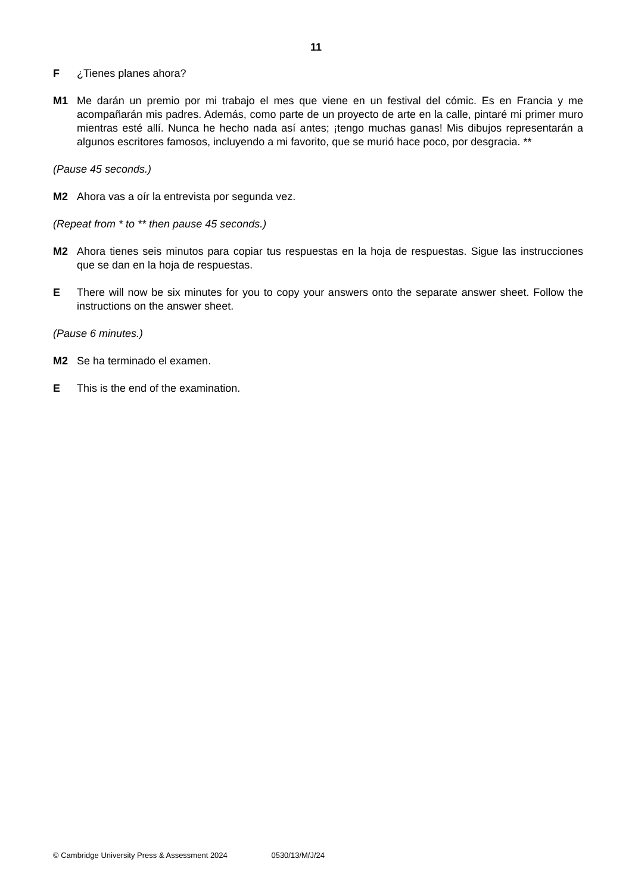11
F ¿Tienes planes ahora?
M1 Me darán un premio por mi trabajo el mes que viene en un festival del cómic. Es en Francia y me acompañarán mis padres. Además, como parte de un proyecto de arte en la calle, pintaré mi primer muro mientras esté allí. Nunca he hecho nada así antes; ¡tengo muchas ganas! Mis dibujos representarán a algunos escritores famosos, incluyendo a mi favorito, que se murió hace poco, por desgracia. **
(Pause 45 seconds.)
M2 Ahora vas a oír la entrevista por segunda vez.
(Repeat from * to ** then pause 45 seconds.)
M2 Ahora tienes seis minutos para copiar tus respuestas en la hoja de respuestas. Sigue las instrucciones que se dan en la hoja de respuestas.
E There will now be six minutes for you to copy your answers onto the separate answer sheet. Follow the instructions on the answer sheet.
(Pause 6 minutes.)
M2 Se ha terminado el examen.
E This is the end of the examination.
© Cambridge University Press & Assessment 2024 0530/13/M/J/24